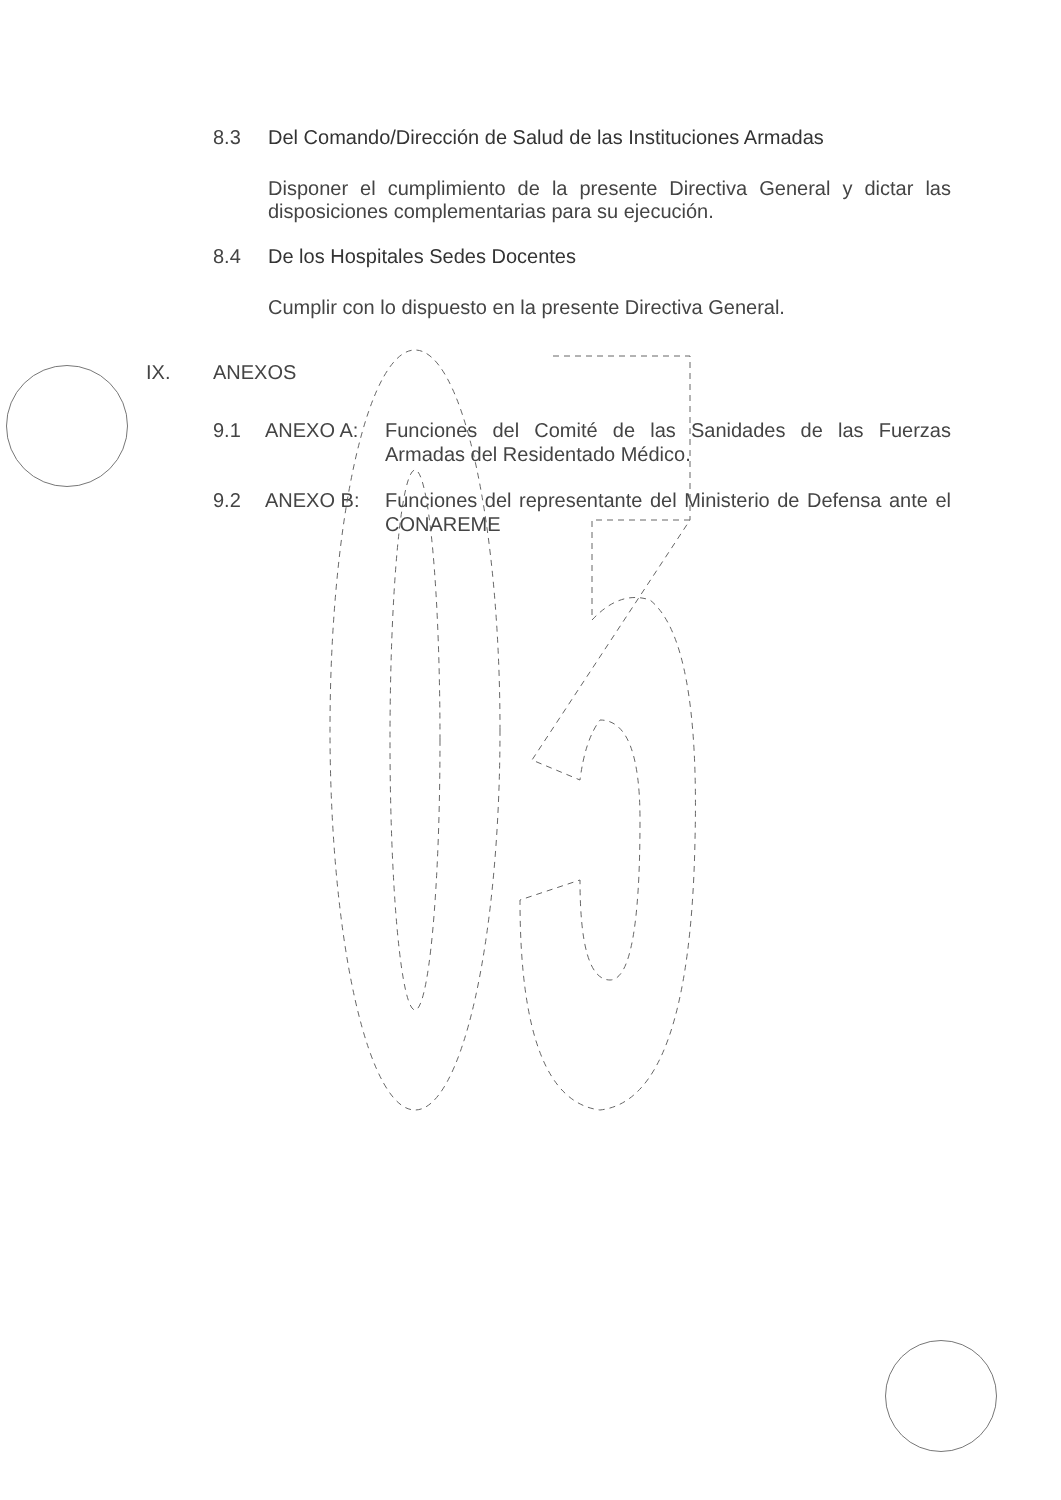8.3 Del Comando/Dirección de Salud de las Instituciones Armadas
Disponer el cumplimiento de la presente Directiva General y dictar las disposiciones complementarias para su ejecución.
8.4 De los Hospitales Sedes Docentes
Cumplir con lo dispuesto en la presente Directiva General.
IX. ANEXOS
9.1 ANEXO A: Funciones del Comité de las Sanidades de las Fuerzas Armadas del Residentado Médico.
9.2 ANEXO B: Funciones del representante del Ministerio de Defensa ante el CONAREME